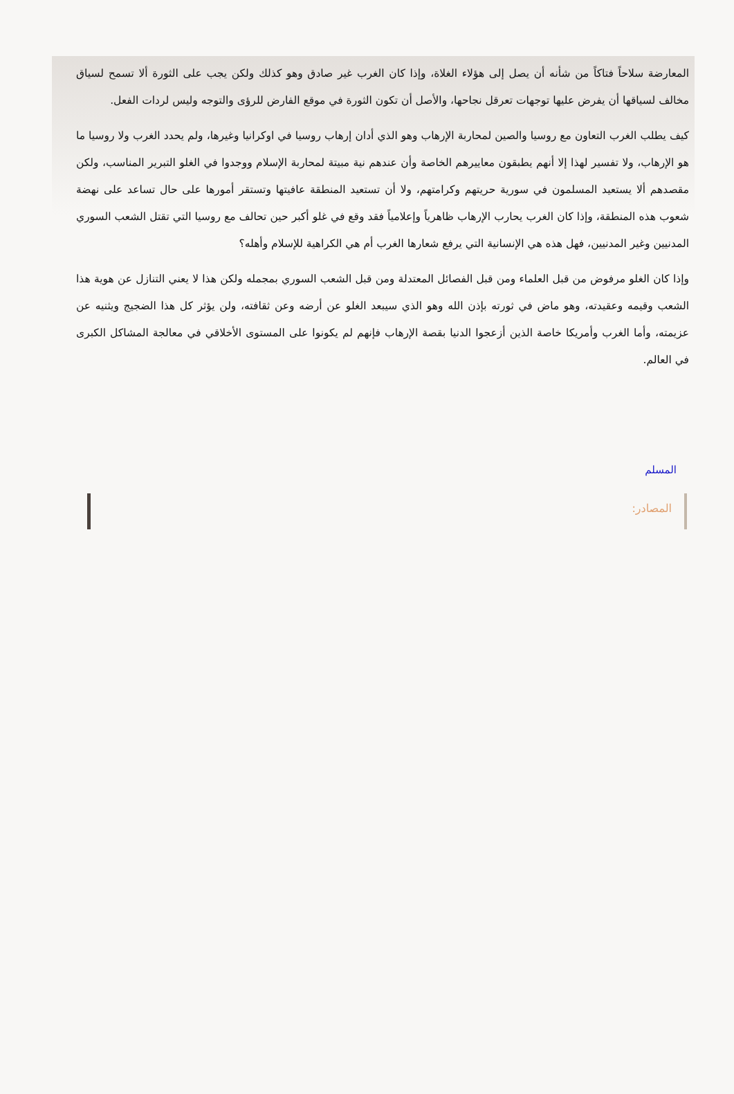المعارضة سلاحاً فتاكاً من شأنه أن يصل إلى هؤلاء الغلاة، وإذا كان الغرب غير صادق وهو كذلك ولكن يجب على الثورة ألا تسمح لسياق مخالف لسياقها أن يفرض عليها توجهات تعرقل نجاحها، والأصل أن تكون الثورة في موقع الفارض للرؤى والتوجه وليس لردات الفعل.
كيف يطلب الغرب التعاون مع روسيا والصين لمحاربة الإرهاب وهو الذي أدان إرهاب روسيا في اوكرانيا وغيرها، ولم يحدد الغرب ولا روسيا ما هو الإرهاب، ولا تفسير لهذا إلا أنهم يطبقون معاييرهم الخاصة وأن عندهم نية مبيتة لمحاربة الإسلام ووجدوا في الغلو التبرير المناسب، ولكن مقصدهم ألا يستعيد المسلمون في سورية حريتهم وكرامتهم، ولا أن تستعيد المنطقة عافيتها وتستقر أمورها على حال تساعد على نهضة شعوب هذه المنطقة، وإذا كان الغرب يحارب الإرهاب ظاهرياً وإعلامياً فقد وقع في غلو أكبر حين تحالف مع روسيا التي تقتل الشعب السوري المدنيين وغير المدنيين، فهل هذه هي الإنسانية التي يرفع شعارها الغرب أم هي الكراهية للإسلام وأهله؟
وإذا كان الغلو مرفوض من قبل العلماء ومن قبل الفصائل المعتدلة ومن قبل الشعب السوري بمجمله ولكن هذا لا يعني التنازل عن هوية هذا الشعب وقيمه وعقيدته، وهو ماض في ثورته بإذن الله وهو الذي سيبعد الغلو عن أرضه وعن ثقافته، ولن يؤثر كل هذا الضجيج ويثنيه عن عزيمته، وأما الغرب وأمريكا خاصة الذين أزعجوا الدنيا بقصة الإرهاب فإنهم لم يكونوا على المستوى الأخلاقي في معالجة المشاكل الكبرى في العالم.
المسلم
المصادر: